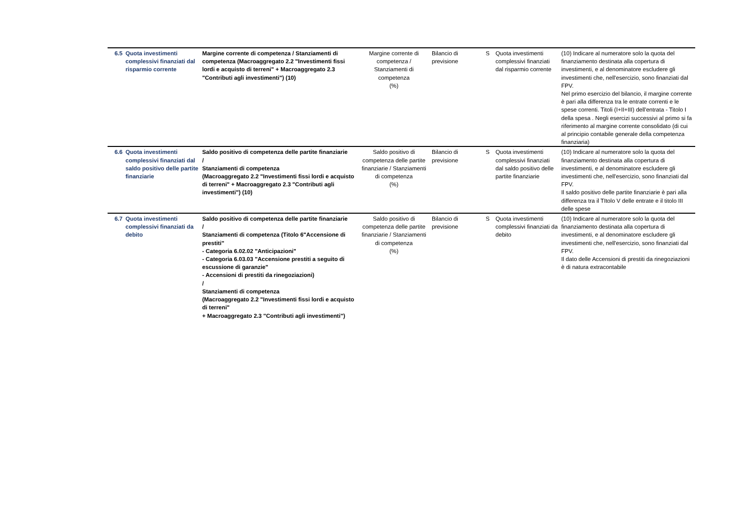| 6.5 | Quota investimenti complessivi finanziati dal risparmio corrente | Margine corrente di competenza / Stanziamenti di competenza (Macroaggregato 2.2 "Investimenti fissi lordi e acquisto di terreni" + Macroaggregato 2.3 "Contributi agli investimenti") (10) | Margine corrente di competenza / Stanziamenti di competenza (%) | Bilancio di previsione | S | Quota investimenti complessivi finanziati dal risparmio corrente | (10) Indicare al numeratore solo la quota del finanziamento destinata alla copertura di investimenti, e al denominatore escludere gli investimenti che, nell'esercizio, sono finanziati dal FPV. Nel primo esercizio del bilancio, il margine corrente è pari alla differenza tra le entrate correnti e le spese correnti. Titoli (I+II+III) dell'entrata - Titolo I della spesa . Negli esercizi successivi al primo si fa riferimento al margine corrente consolidato (di cui al principio contabile generale della competenza finanziaria) |
| 6.6 | Quota investimenti complessivi finanziati dal saldo positivo delle partite finanziarie | Saldo positivo di competenza delle partite finanziarie / Stanziamenti di competenza (Macroaggregato 2.2 "Investimenti fissi lordi e acquisto di terreni" + Macroaggregato 2.3 "Contributi agli investimenti") (10) | Saldo positivo di competenza delle partite finanziarie / Stanziamenti di competenza (%) | Bilancio di previsione | S | Quota investimenti complessivi finanziati dal saldo positivo delle partite finanziarie | (10) Indicare al numeratore solo la quota del finanziamento destinata alla copertura di investimenti, e al denominatore escludere gli investimenti che, nell'esercizio, sono finanziati dal FPV. Il saldo positivo delle partite finanziarie è pari alla differenza tra il TItolo V delle entrate e il titolo III delle spese |
| 6.7 | Quota investimenti complessivi finanziati da debito | Saldo positivo di competenza delle partite finanziarie / Stanziamenti di competenza (Titolo 6"Accensione di prestiti" - Categoria 6.02.02 "Anticipazioni" - Categoria 6.03.03 "Accensione prestiti a seguito di escussione di garanzie" - Accensioni di prestiti da rinegoziazioni) / Stanziamenti di competenza (Macroaggregato 2.2 "Investimenti fissi lordi e acquisto di terreni" + Macroaggregato 2.3 "Contributi agli investimenti") | Saldo positivo di competenza delle partite finanziarie / Stanziamenti di competenza (%) | Bilancio di previsione | S | Quota investimenti complessivi finanziati da debito | (10) Indicare al numeratore solo la quota del finanziamento destinata alla copertura di investimenti, e al denominatore escludere gli investimenti che, nell'esercizio, sono finanziati dal FPV. Il dato delle Accensioni di prestiti da rinegoziazioni è di natura extracontabile |